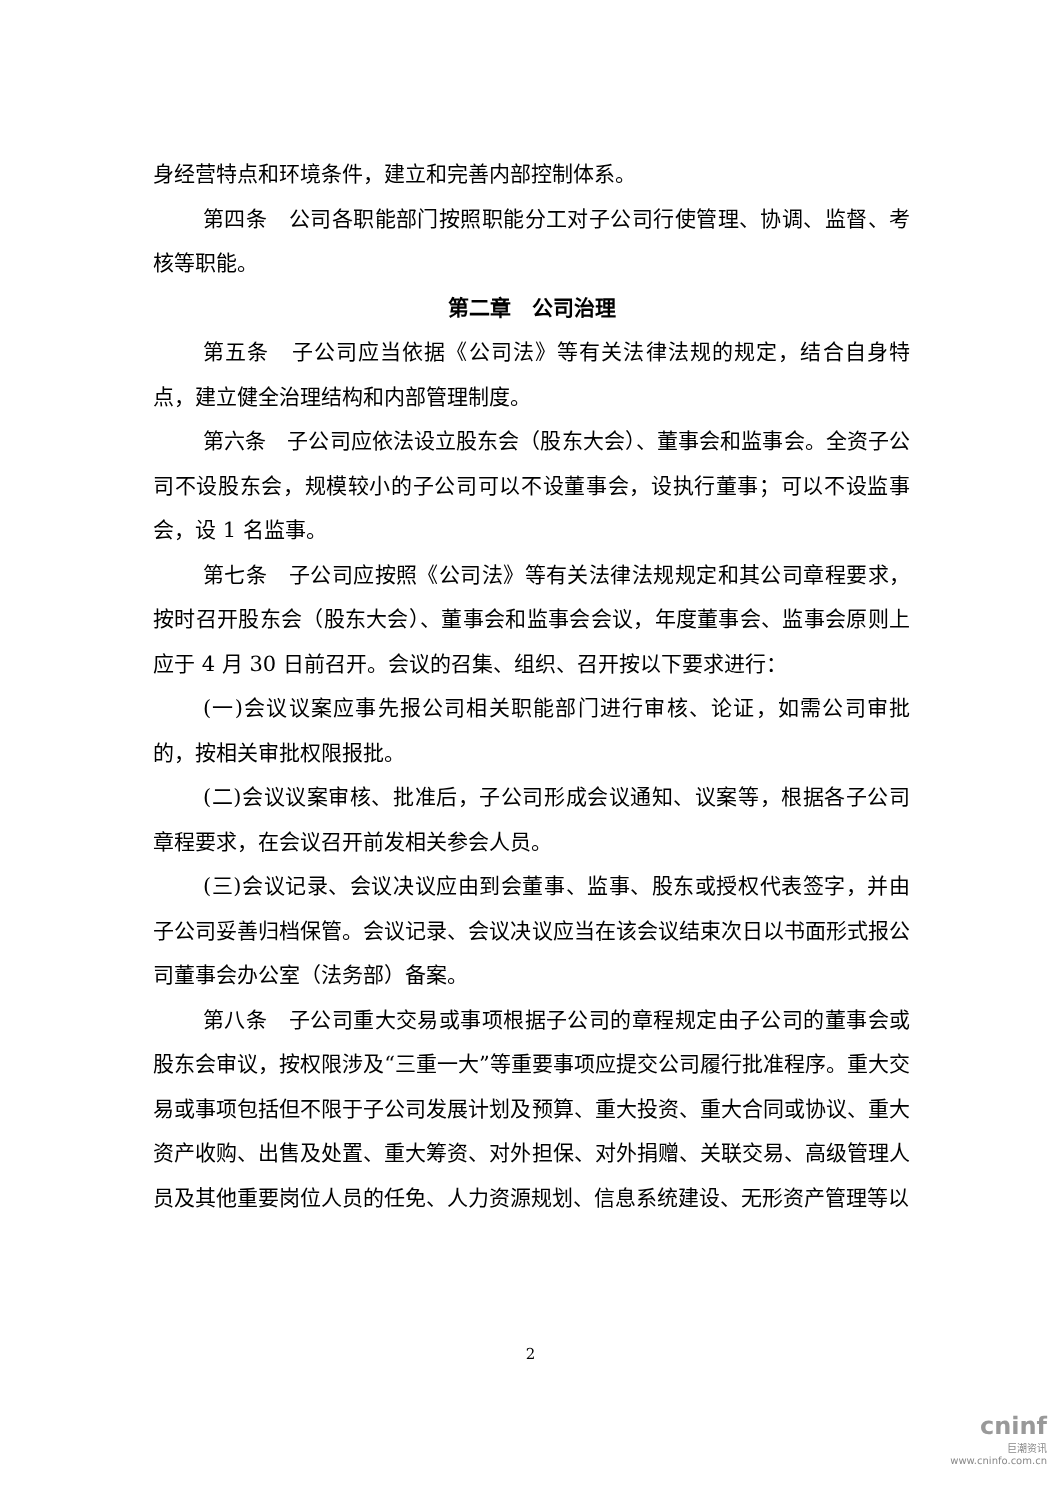身经营特点和环境条件，建立和完善内部控制体系。
第四条　公司各职能部门按照职能分工对子公司行使管理、协调、监督、考核等职能。
第二章　公司治理
第五条　子公司应当依据《公司法》等有关法律法规的规定，结合自身特点，建立健全治理结构和内部管理制度。
第六条　子公司应依法设立股东会（股东大会）、董事会和监事会。全资子公司不设股东会，规模较小的子公司可以不设董事会，设执行董事；可以不设监事会，设 1 名监事。
第七条　子公司应按照《公司法》等有关法律法规规定和其公司章程要求，按时召开股东会（股东大会）、董事会和监事会会议，年度董事会、监事会原则上应于 4 月 30 日前召开。会议的召集、组织、召开按以下要求进行：
(一)会议议案应事先报公司相关职能部门进行审核、论证，如需公司审批的，按相关审批权限报批。
(二)会议议案审核、批准后，子公司形成会议通知、议案等，根据各子公司章程要求，在会议召开前发相关参会人员。
(三)会议记录、会议决议应由到会董事、监事、股东或授权代表签字，并由子公司妥善归档保管。会议记录、会议决议应当在该会议结束次日以书面形式报公司董事会办公室（法务部）备案。
第八条　子公司重大交易或事项根据子公司的章程规定由子公司的董事会或股东会审议，按权限涉及“三重一大”等重要事项应提交公司履行批准程序。重大交易或事项包括但不限于子公司发展计划及预算、重大投资、重大合同或协议、重大资产收购、出售及处置、重大筹资、对外担保、对外捐赠、关联交易、高级管理人员及其他重要岗位人员的任免、人力资源规划、信息系统建设、无形资产管理等以
2
cninf
巨潮资讯
www.cninfo.com.cn